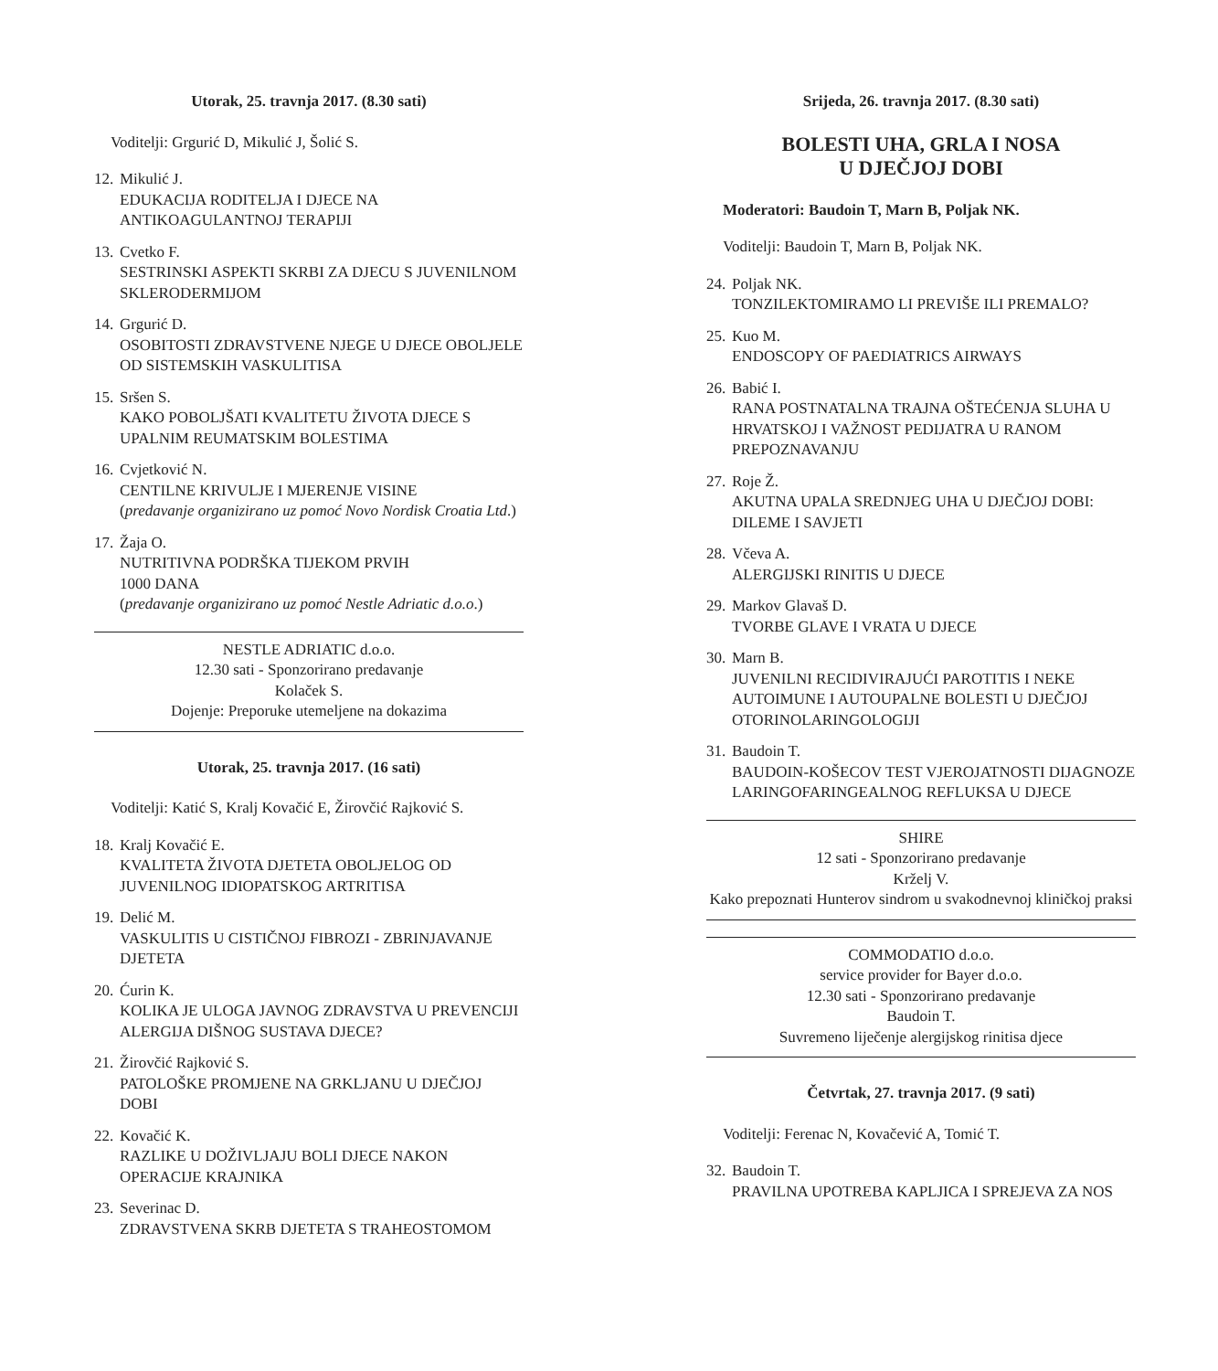Utorak, 25. travnja 2017. (8.30 sati)
Voditelji: Grgurić D, Mikulić J, Šolić S.
12.
Mikulić J.
EDUKACIJA RODITELJA I DJECE NA ANTIKOAGULANTNOJ TERAPIJI
13.
Cvetko F.
SESTRINSKI ASPEKTI SKRBI ZA DJECU S JUVENILNOM SKLERODERMIJOM
14.
Grgurić D.
OSOBITOSTI ZDRAVSTVENE NJEGE U DJECE OBOLJELE OD SISTEMSKIH VASKULITISA
15.
Sršen S.
KAKO POBOLJŠATI KVALITETU ŽIVOTA DJECE S UPALNIM REUMATSKIM BOLESTIMA
16.
Cvjetković N.
CENTILNE KRIVULJE I MJERENJE VISINE
(predavanje organizirano uz pomoć Novo Nordisk Croatia Ltd.)
17.
Žaja O.
NUTRITIVNA PODRŠKA TIJEKOM PRVIH
1000 DANA
(predavanje organizirano uz pomoć Nestle Adriatic d.o.o.)
NESTLE ADRIATIC d.o.o.
12.30 sati - Sponzorirano predavanje
Kolaček S.
Dojenje: Preporuke utemeljene na dokazima
Utorak, 25. travnja 2017. (16 sati)
Voditelji: Katić S, Kralj Kovačić E, Žirovčić Rajković S.
18.
Kralj Kovačić E.
KVALITETA ŽIVOTA DJETETA OBOLJELOG OD JUVENILNOG IDIOPATSKOG ARTRITISA
19.
Delić M.
VASKULITIS U CISTIČNOJ FIBROZI - ZBRINJAVANJE DJETETA
20.
Ćurin K.
KOLIKA JE ULOGA JAVNOG ZDRAVSTVA U PREVENCIJI ALERGIJA DIŠNOG SUSTAVA DJECE?
21.
Žirovčić Rajković S.
PATOLOŠKE PROMJENE NA GRKLJANU U DJEČJOJ DOBI
22.
Kovačić K.
RAZLIKE U DOŽIVLJAJU BOLI DJECE NAKON OPERACIJE KRAJNIKA
23.
Severinac D.
ZDRAVSTVENA SKRB DJETETA S TRAHEOSTOMOM
Srijeda, 26. travnja 2017. (8.30 sati)
BOLESTI UHA, GRLA I NOSA
U DJEČJOJ DOBI
Moderatori: Baudoin T, Marn B, Poljak NK.
Voditelji: Baudoin T, Marn B, Poljak NK.
24.
Poljak NK.
TONZILEKTOMIRAMO LI PREVIŠE ILI PREMALO?
25.
Kuo M.
ENDOSCOPY OF PAEDIATRICS AIRWAYS
26.
Babić I.
RANA POSTNATALNA TRAJNA OŠTEĆENJA SLUHA U HRVATSKOJ I VAŽNOST PEDIJATRA U RANOM PREPOZNAVANJU
27.
Roje Ž.
AKUTNA UPALA SREDNJEG UHA U DJEČJOJ DOBI: DILEME I SAVJETI
28.
Včeva A.
ALERGIJSKI RINITIS U DJECE
29.
Markov Glavaš D.
TVORBE GLAVE I VRATA U DJECE
30.
Marn B.
JUVENILNI RECIDIVIRAJUĆI PAROTITIS I NEKE AUTOIMUNE I AUTOUPALNE BOLESTI U DJEČJOJ OTORINOLARINGOLOGIJI
31.
Baudoin T.
BAUDOIN-KOŠECOV TEST VJEROJATNOSTI DIJAGNOZE LARINGOFARINGEALNOG REFLUKSA U DJECE
SHIRE
12 sati - Sponzorirano predavanje
Krželj V.
Kako prepoznati Hunterov sindrom u svakodnevnoj kliničkoj praksi
COMMODATIO d.o.o.
service provider for Bayer d.o.o.
12.30 sati - Sponzorirano predavanje
Baudoin T.
Suvremeno liječenje alergijskog rinitisa djece
Četvrtak, 27. travnja 2017. (9 sati)
Voditelji: Ferenac N, Kovačević A, Tomić T.
32.
Baudoin T.
PRAVILNA UPOTREBA KAPLJICA I SPREJEVA ZA NOS